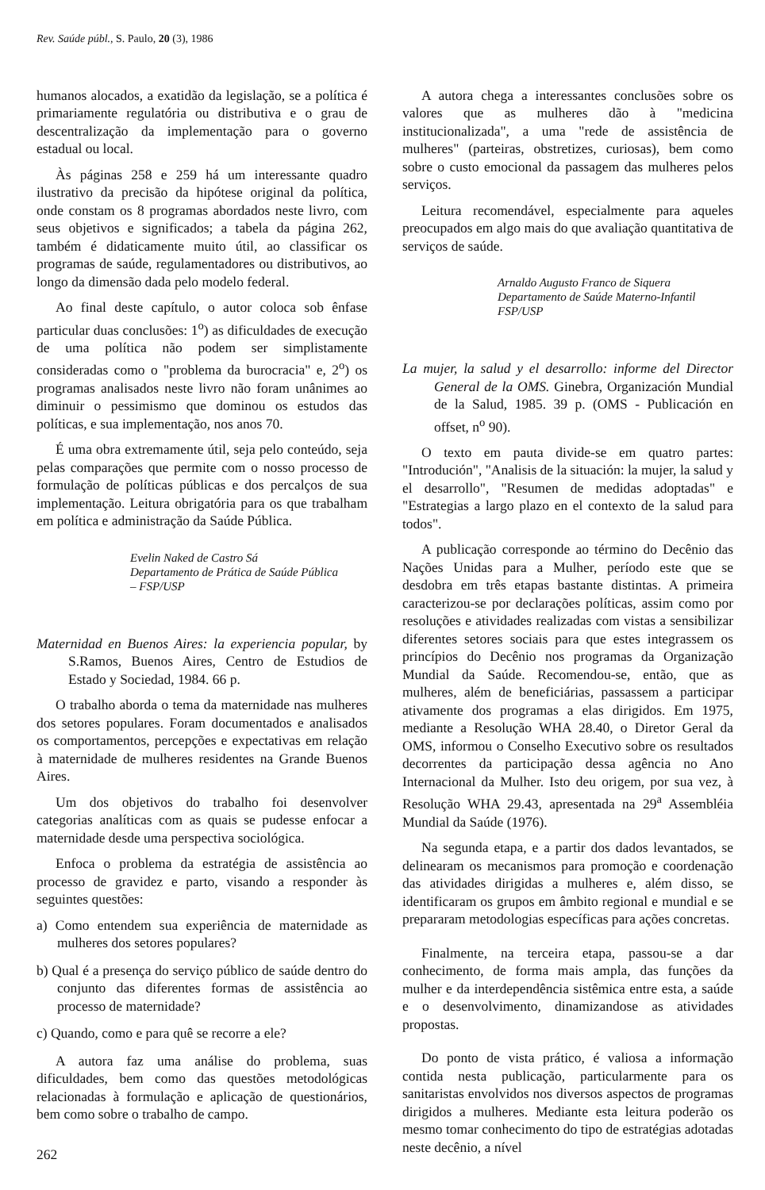Rev. Saúde públ., S. Paulo, 20 (3), 1986
humanos alocados, a exatidão da legislação, se a política é primariamente regulatória ou distributiva e o grau de descentralização da implementação para o governo estadual ou local.
Às páginas 258 e 259 há um interessante quadro ilustrativo da precisão da hipótese original da política, onde constam os 8 programas abordados neste livro, com seus objetivos e significados; a tabela da página 262, também é didaticamente muito útil, ao classificar os programas de saúde, regulamentadores ou distributivos, ao longo da dimensão dada pelo modelo federal.
Ao final deste capítulo, o autor coloca sob ênfase particular duas conclusões: 1<sup>o</sup>) as dificuldades de execução de uma política não podem ser simplistamente consideradas como o "problema da burocracia" e, 2<sup>o</sup>) os programas analisados neste livro não foram unânimes ao diminuir o pessimismo que dominou os estudos das políticas, e sua implementação, nos anos 70.
É uma obra extremamente útil, seja pelo conteúdo, seja pelas comparações que permite com o nosso processo de formulação de políticas públicas e dos percalços de sua implementação. Leitura obrigatória para os que trabalham em política e administração da Saúde Pública.
Evelin Naked de Castro Sá
Departamento de Prática de Saúde Pública
– FSP/USP
Maternidad en Buenos Aires: la experiencia popular, by S.Ramos, Buenos Aires, Centro de Estudios de Estado y Sociedad, 1984. 66 p.
O trabalho aborda o tema da maternidade nas mulheres dos setores populares. Foram documentados e analisados os comportamentos, percepções e expectativas em relação à maternidade de mulheres residentes na Grande Buenos Aires.
Um dos objetivos do trabalho foi desenvolver categorias analíticas com as quais se pudesse enfocar a maternidade desde uma perspectiva sociológica.
Enfoca o problema da estratégia de assistência ao processo de gravidez e parto, visando a responder às seguintes questões:
a) Como entendem sua experiência de maternidade as mulheres dos setores populares?
b) Qual é a presença do serviço público de saúde dentro do conjunto das diferentes formas de assistência ao processo de maternidade?
c) Quando, como e para quê se recorre a ele?
A autora faz uma análise do problema, suas dificuldades, bem como das questões metodológicas relacionadas à formulação e aplicação de questionários, bem como sobre o trabalho de campo.
262
A autora chega a interessantes conclusões sobre os valores que as mulheres dão à "medicina institucionalizada", a uma "rede de assistência de mulheres" (parteiras, obstretizes, curiosas), bem como sobre o custo emocional da passagem das mulheres pelos serviços.
Leitura recomendável, especialmente para aqueles preocupados em algo mais do que avaliação quantitativa de serviços de saúde.
Arnaldo Augusto Franco de Siquera
Departamento de Saúde Materno-Infantil
FSP/USP
La mujer, la salud y el desarrollo: informe del Director General de la OMS. Ginebra, Organización Mundial de la Salud, 1985. 39 p. (OMS - Publicación en offset, n<sup>o</sup> 90).
O texto em pauta divide-se em quatro partes: "Introdución", "Analisis de la situación: la mujer, la salud y el desarrollo", "Resumen de medidas adoptadas" e "Estrategias a largo plazo en el contexto de la salud para todos".
A publicação corresponde ao término do Decênio das Nações Unidas para a Mulher, período este que se desdobra em três etapas bastante distintas. A primeira caracterizou-se por declarações políticas, assim como por resoluções e atividades realizadas com vistas a sensibilizar diferentes setores sociais para que estes integrassem os princípios do Decênio nos programas da Organização Mundial da Saúde. Recomendou-se, então, que as mulheres, além de beneficiárias, passassem a participar ativamente dos programas a elas dirigidos. Em 1975, mediante a Resolução WHA 28.40, o Diretor Geral da OMS, informou o Conselho Executivo sobre os resultados decorrentes da participação dessa agência no Ano Internacional da Mulher. Isto deu origem, por sua vez, à Resolução WHA 29.43, apresentada na 29<sup>a</sup> Assembléia Mundial da Saúde (1976).
Na segunda etapa, e a partir dos dados levantados, se delinearam os mecanismos para promoção e coordenação das atividades dirigidas a mulheres e, além disso, se identificaram os grupos em âmbito regional e mundial e se prepararam metodologias específicas para ações concretas.
Finalmente, na terceira etapa, passou-se a dar conhecimento, de forma mais ampla, das funções da mulher e da interdependência sistêmica entre esta, a saúde e o desenvolvimento, dinamizandose as atividades propostas.
Do ponto de vista prático, é valiosa a informação contida nesta publicação, particularmente para os sanitaristas envolvidos nos diversos aspectos de programas dirigidos a mulheres. Mediante esta leitura poderão os mesmo tomar conhecimento do tipo de estratégias adotadas neste decênio, a nível